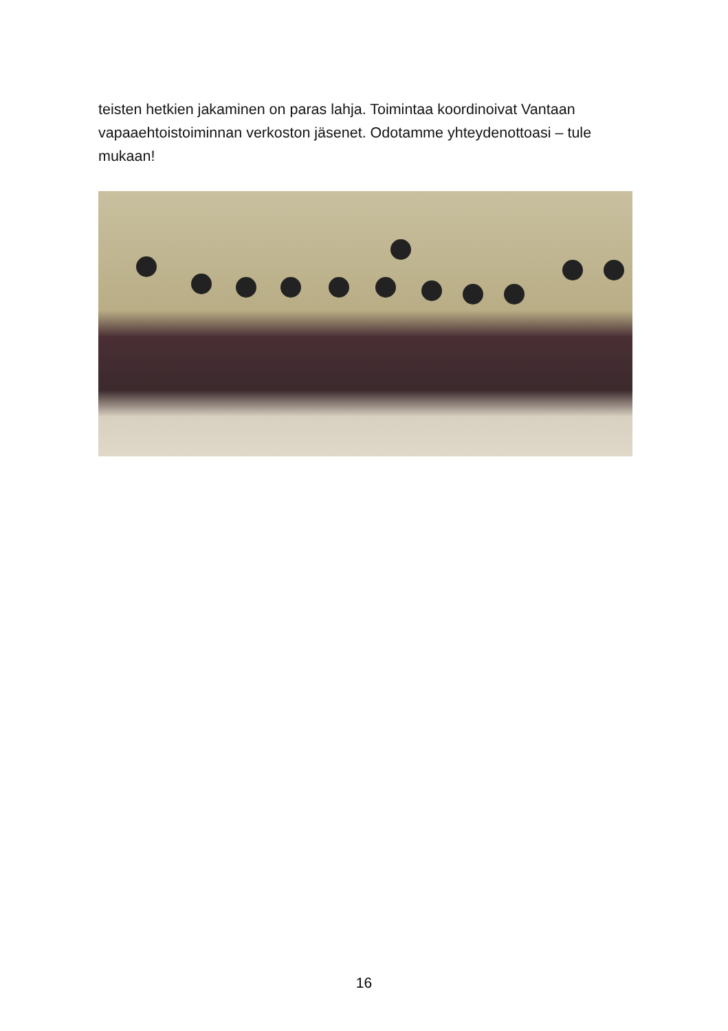teisten hetkien jakaminen on paras lahja. Toimintaa koordinoivat Vantaan vapaaehtoistoiminnan verkoston jäsenet. Odotamme yhteydenottoasi – tule mukaan!
16